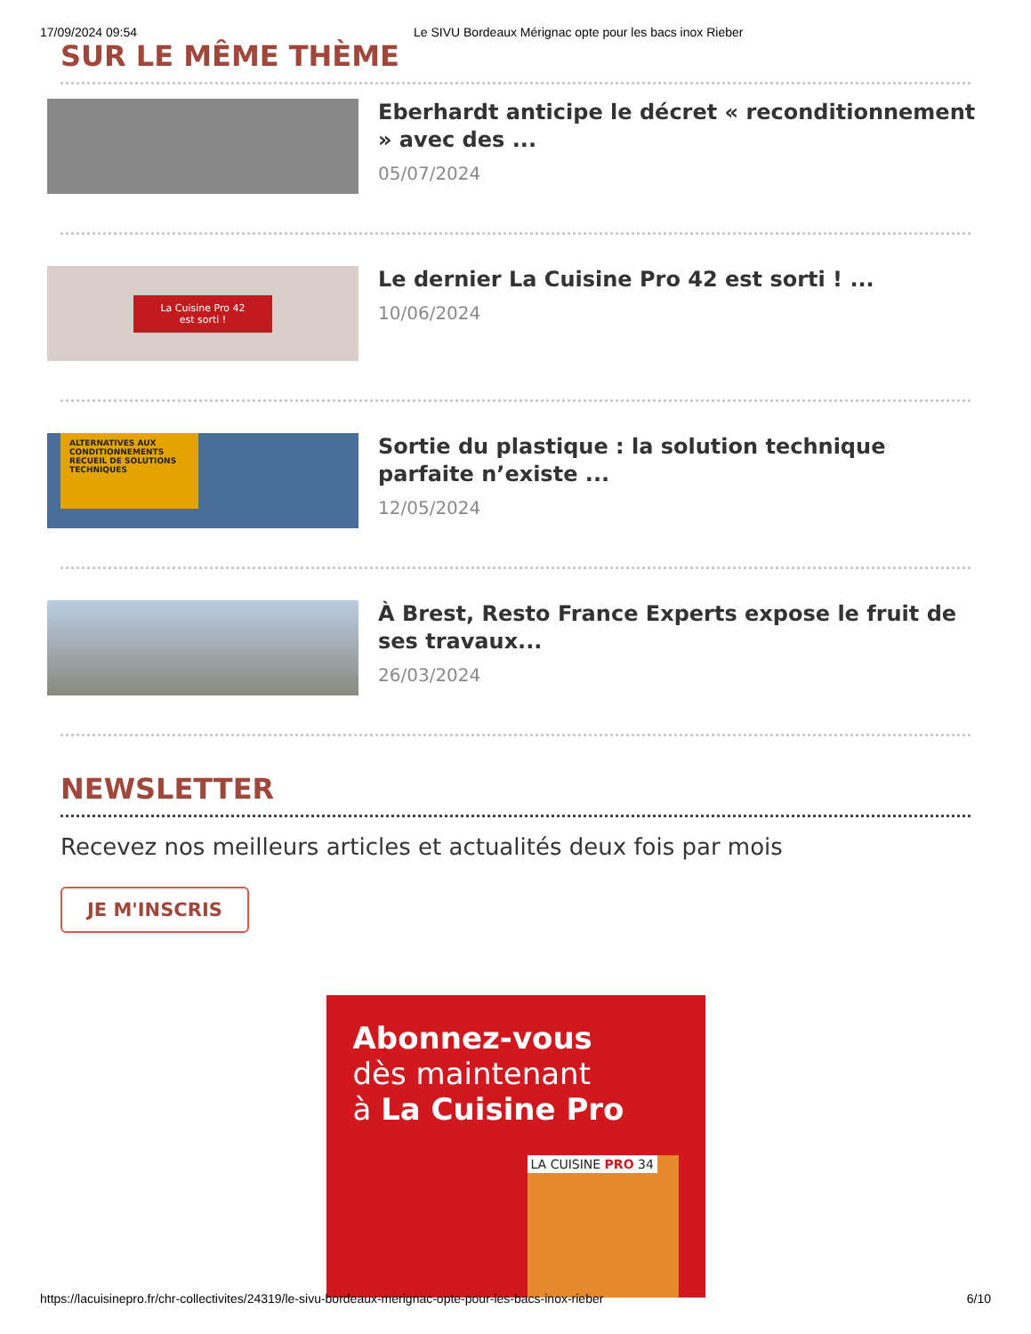17/09/2024 09:54 Le SIVU Bordeaux Mérignac opte pour les bacs inox Rieber
SUR LE MÊME THÈME
Eberhardt anticipe le décret « reconditionnement » avec des ...
05/07/2024
La Cuisine Pro 42
est sorti !
Le dernier La Cuisine Pro 42 est sorti ! ...
10/06/2024
ALTERNATIVES AUX CONDITIONNEMENTS
RECUEIL DE SOLUTIONS TECHNIQUES
Sortie du plastique : la solution technique parfaite n’existe ...
12/05/2024
À Brest, Resto France Experts expose le fruit de ses travaux...
26/03/2024
NEWSLETTER
Recevez nos meilleurs articles et actualités deux fois par mois
JE M'INSCRIS
Abonnez-vous
dès maintenant
à La Cuisine Pro
LA CUISINE PRO 34
https://lacuisinepro.fr/chr-collectivites/24319/le-sivu-bordeaux-merignac-opte-pour-les-bacs-inox-rieber 6/10